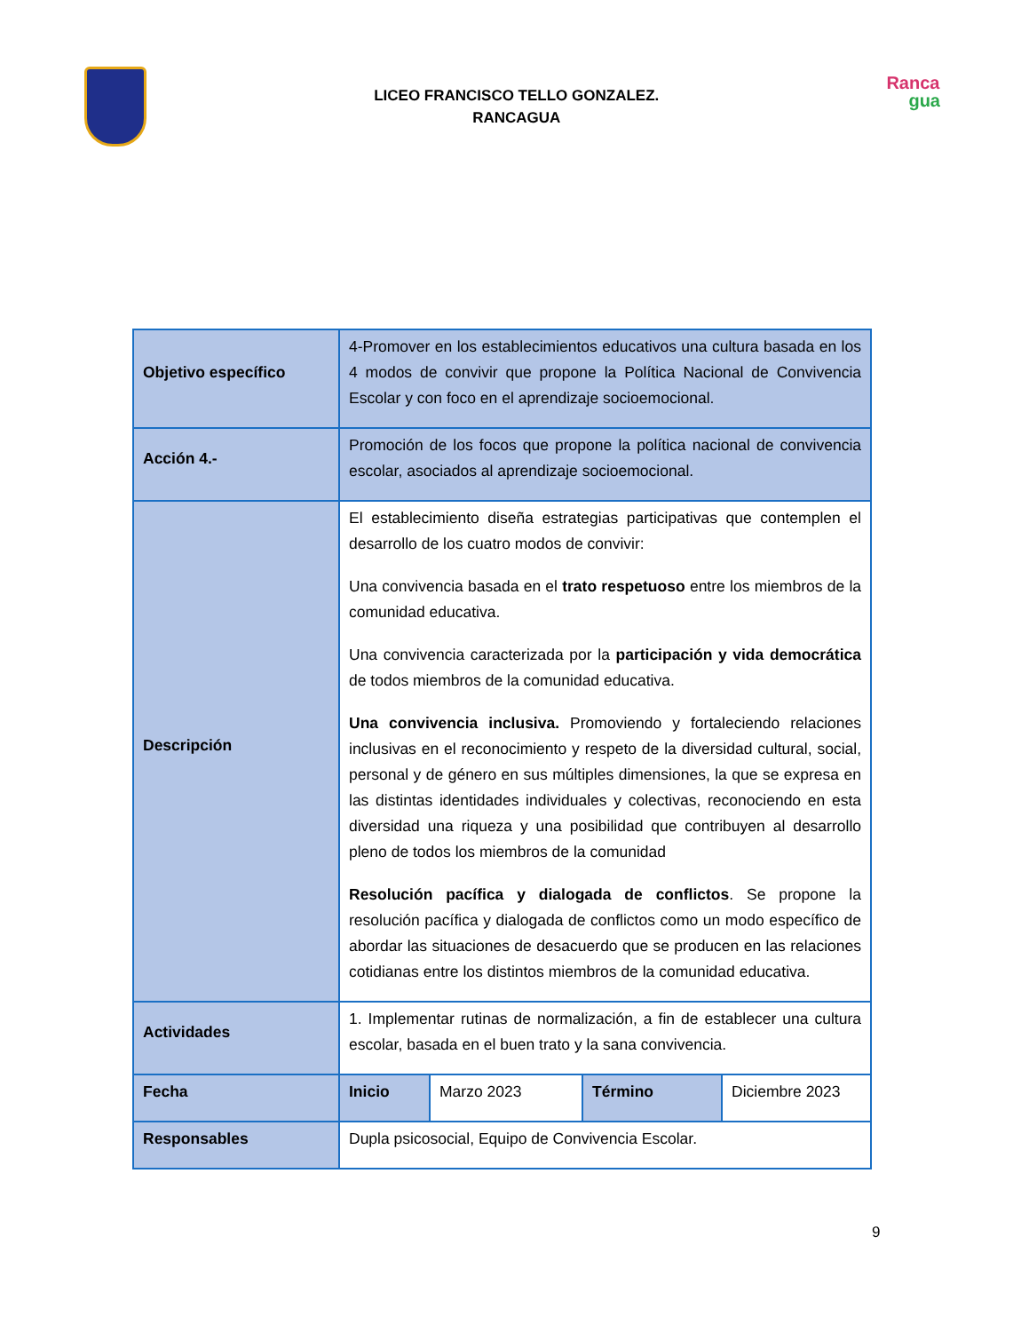LICEO FRANCISCO TELLO GONZALEZ.
RANCAGUA
Ranca
gua
| Objetivo específico | 4-Promover en los establecimientos educativos una cultura basada en los 4 modos de convivir que propone la Política Nacional de Convivencia Escolar y con foco en el aprendizaje socioemocional. |
| Acción 4.- | Promoción de los focos que propone la política nacional de convivencia escolar, asociados al aprendizaje socioemocional. |
| Descripción | El establecimiento diseña estrategias participativas que contemplen el desarrollo de los cuatro modos de convivir: Una convivencia basada en el trato respetuoso entre los miembros de la comunidad educativa. Una convivencia caracterizada por la participación y vida democrática de todos miembros de la comunidad educativa. Una convivencia inclusiva. Promoviendo y fortaleciendo relaciones inclusivas en el reconocimiento y respeto de la diversidad cultural, social, personal y de género en sus múltiples dimensiones, la que se expresa en las distintas identidades individuales y colectivas, reconociendo en esta diversidad una riqueza y una posibilidad que contribuyen al desarrollo pleno de todos los miembros de la comunidad Resolución pacífica y dialogada de conflictos . Se propone la resolución pacífica y dialogada de conflictos como un modo específico de abordar las situaciones de desacuerdo que se producen en las relaciones cotidianas entre los distintos miembros de la comunidad educativa. |
| Actividades | 1. Implementar rutinas de normalización, a fin de establecer una cultura escolar, basada en el buen trato y la sana convivencia. |
| Fecha | / Inicio / Marzo 2023 / Término / Diciembre 2023 / |
| Responsables | Dupla psicosocial, Equipo de Convivencia Escolar. |
9